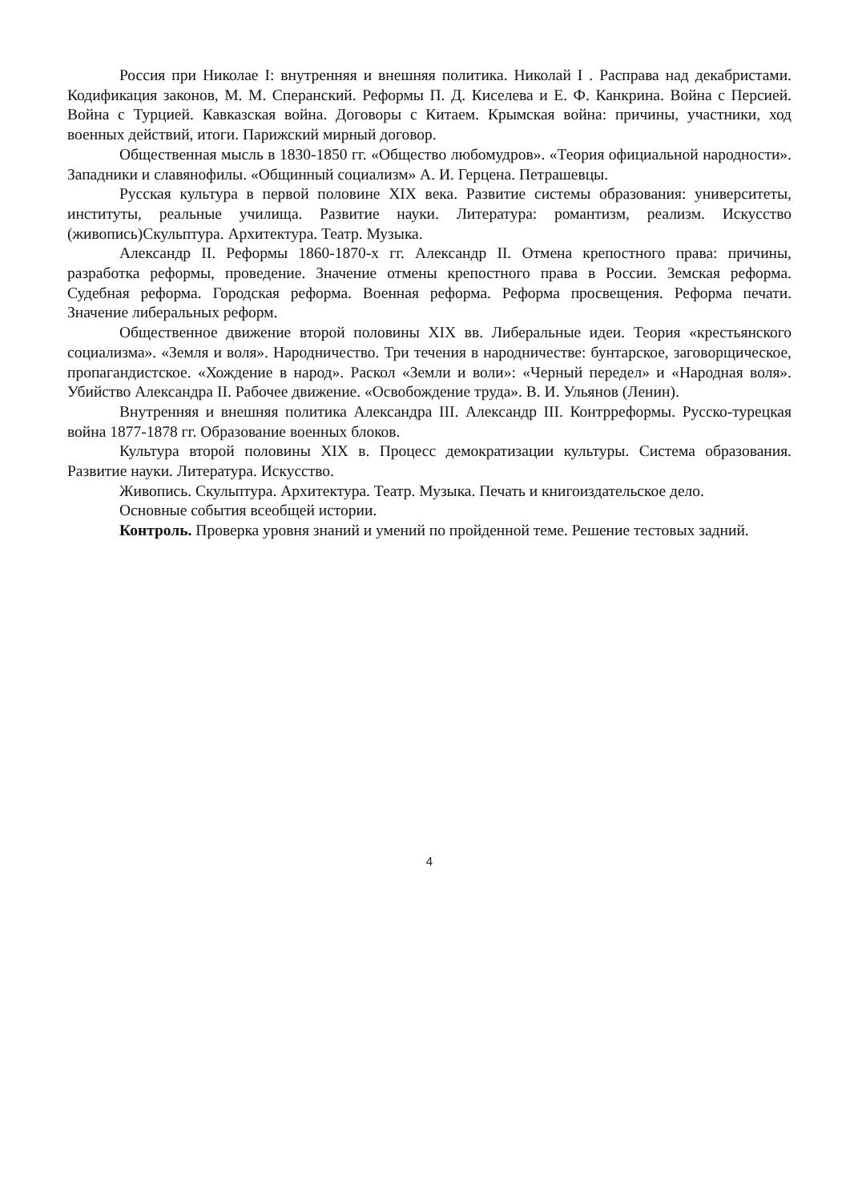Россия при Николае I: внутренняя и внешняя политика. Николай I . Расправа над декабристами. Кодификация законов, М. М. Сперанский. Реформы П. Д. Киселева и Е. Ф. Канкрина. Война с Персией. Война с Турцией. Кавказская война. Договоры с Китаем. Крымская война: причины, участники, ход военных действий, итоги. Парижский мирный договор.
Общественная мысль в 1830-1850 гг. «Общество любомудров». «Теория официальной народности». Западники и славянофилы. «Общинный социализм» А. И. Герцена. Петрашевцы.
Русская культура в первой половине XIX века. Развитие системы образования: университеты, институты, реальные училища. Развитие науки. Литература: романтизм, реализм. Искусство (живопись)Скульптура. Архитектура. Театр. Музыка.
Александр II. Реформы 1860-1870-х гг. Александр II. Отмена крепостного права: причины, разработка реформы, проведение. Значение отмены крепостного права в России. Земская реформа. Судебная реформа. Городская реформа. Военная реформа. Реформа просвещения. Реформа печати. Значение либеральных реформ.
Общественное движение второй половины XIX вв. Либеральные идеи. Теория «крестьянского социализма». «Земля и воля». Народничество. Три течения в народничестве: бунтарское, заговорщическое, пропагандистское. «Хождение в народ». Раскол «Земли и воли»: «Черный передел» и «Народная воля». Убийство Александра II. Рабочее движение. «Освобождение труда». В. И. Ульянов (Ленин).
Внутренняя и внешняя политика Александра III. Александр III. Контрреформы. Русско-турецкая война 1877-1878 гг. Образование военных блоков.
Культура второй половины XIX в. Процесс демократизации культуры. Система образования. Развитие науки. Литература. Искусство.
Живопись. Скульптура. Архитектура. Театр. Музыка. Печать и книгоиздательское дело.
Основные события всеобщей истории.
Контроль. Проверка уровня знаний и умений по пройденной теме. Решение тестовых задний.
4